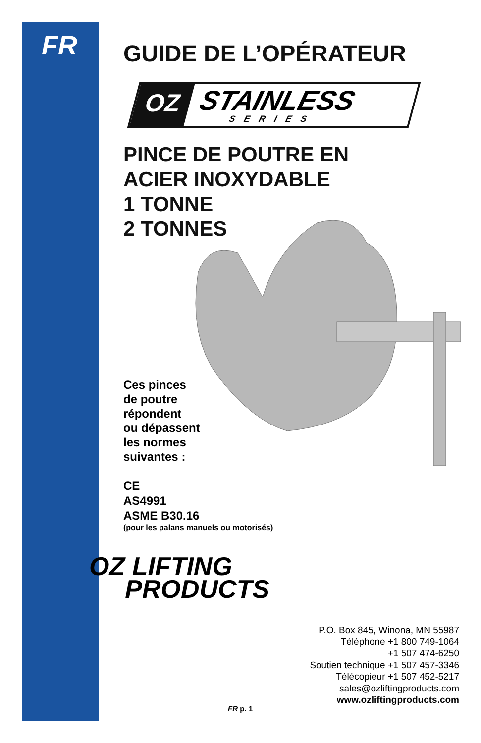FR
GUIDE DE L’OPÉRATEUR
OZ STAINLESS
SERIES
PINCE DE POUTRE EN
ACIER INOXYDABLE
1 TONNE
2 TONNES
Ces pinces
de poutre
répondent
ou dépassent
les normes
suivantes :
CE
AS4991
ASME B30.16
(pour les palans manuels ou motorisés)
OZ LIFTING
PRODUCTS
P.O. Box 845, Winona, MN 55987
Téléphone +1 800 749-1064
+1 507 474-6250
Soutien technique +1 507 457-3346
Télécopieur +1 507 452-5217
sales@ozliftingproducts.com
www.ozliftingproducts.com
FR p. 1